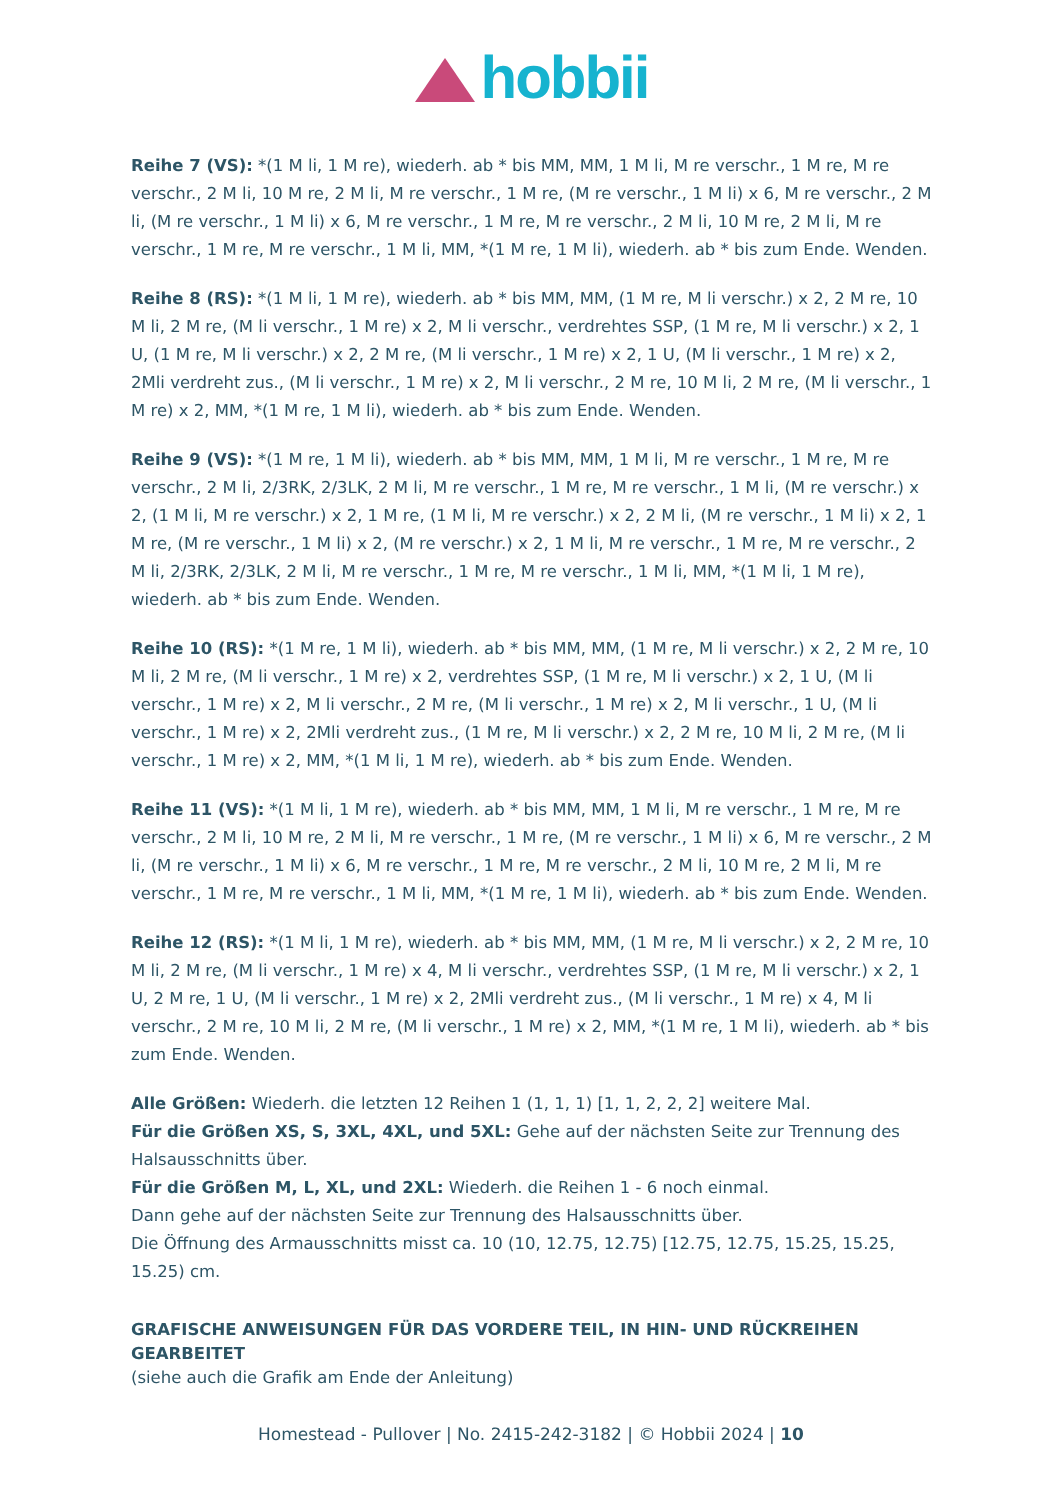hobbii
Reihe 7 (VS): *(1 M li, 1 M re), wiederh. ab * bis MM, MM, 1 M li, M re verschr., 1 M re, M re verschr., 2 M li, 10 M re, 2 M li, M re verschr., 1 M re, (M re verschr., 1 M li) x 6, M re verschr., 2 M li, (M re verschr., 1 M li) x 6, M re verschr., 1 M re, M re verschr., 2 M li, 10 M re, 2 M li, M re verschr., 1 M re, M re verschr., 1 M li, MM, *(1 M re, 1 M li), wiederh. ab * bis zum Ende. Wenden.
Reihe 8 (RS): *(1 M li, 1 M re), wiederh. ab * bis MM, MM, (1 M re, M li verschr.) x 2, 2 M re, 10 M li, 2 M re, (M li verschr., 1 M re) x 2, M li verschr., verdrehtes SSP, (1 M re, M li verschr.) x 2, 1 U, (1 M re, M li verschr.) x 2, 2 M re, (M li verschr., 1 M re) x 2, 1 U, (M li verschr., 1 M re) x 2, 2Mli verdreht zus., (M li verschr., 1 M re) x 2, M li verschr., 2 M re, 10 M li, 2 M re, (M li verschr., 1 M re) x 2, MM, *(1 M re, 1 M li), wiederh. ab * bis zum Ende. Wenden.
Reihe 9 (VS): *(1 M re, 1 M li), wiederh. ab * bis MM, MM, 1 M li, M re verschr., 1 M re, M re verschr., 2 M li, 2/3RK, 2/3LK, 2 M li, M re verschr., 1 M re, M re verschr., 1 M li, (M re verschr.) x 2, (1 M li, M re verschr.) x 2, 1 M re, (1 M li, M re verschr.) x 2, 2 M li, (M re verschr., 1 M li) x 2, 1 M re, (M re verschr., 1 M li) x 2, (M re verschr.) x 2, 1 M li, M re verschr., 1 M re, M re verschr., 2 M li, 2/3RK, 2/3LK, 2 M li, M re verschr., 1 M re, M re verschr., 1 M li, MM, *(1 M li, 1 M re), wiederh. ab * bis zum Ende. Wenden.
Reihe 10 (RS): *(1 M re, 1 M li), wiederh. ab * bis MM, MM, (1 M re, M li verschr.) x 2, 2 M re, 10 M li, 2 M re, (M li verschr., 1 M re) x 2, verdrehtes SSP, (1 M re, M li verschr.) x 2, 1 U, (M li verschr., 1 M re) x 2, M li verschr., 2 M re, (M li verschr., 1 M re) x 2, M li verschr., 1 U, (M li verschr., 1 M re) x 2, 2Mli verdreht zus., (1 M re, M li verschr.) x 2, 2 M re, 10 M li, 2 M re, (M li verschr., 1 M re) x 2, MM, *(1 M li, 1 M re), wiederh. ab * bis zum Ende. Wenden.
Reihe 11 (VS): *(1 M li, 1 M re), wiederh. ab * bis MM, MM, 1 M li, M re verschr., 1 M re, M re verschr., 2 M li, 10 M re, 2 M li, M re verschr., 1 M re, (M re verschr., 1 M li) x 6, M re verschr., 2 M li, (M re verschr., 1 M li) x 6, M re verschr., 1 M re, M re verschr., 2 M li, 10 M re, 2 M li, M re verschr., 1 M re, M re verschr., 1 M li, MM, *(1 M re, 1 M li), wiederh. ab * bis zum Ende. Wenden.
Reihe 12 (RS): *(1 M li, 1 M re), wiederh. ab * bis MM, MM, (1 M re, M li verschr.) x 2, 2 M re, 10 M li, 2 M re, (M li verschr., 1 M re) x 4, M li verschr., verdrehtes SSP, (1 M re, M li verschr.) x 2, 1 U, 2 M re, 1 U, (M li verschr., 1 M re) x 2, 2Mli verdreht zus., (M li verschr., 1 M re) x 4, M li verschr., 2 M re, 10 M li, 2 M re, (M li verschr., 1 M re) x 2, MM, *(1 M re, 1 M li), wiederh. ab * bis zum Ende. Wenden.
Alle Größen: Wiederh. die letzten 12 Reihen 1 (1, 1, 1) [1, 1, 2, 2, 2] weitere Mal.
Für die Größen XS, S, 3XL, 4XL, und 5XL: Gehe auf der nächsten Seite zur Trennung des Halsausschnitts über.
Für die Größen M, L, XL, und 2XL: Wiederh. die Reihen 1 - 6 noch einmal.
Dann gehe auf der nächsten Seite zur Trennung des Halsausschnitts über.
Die Öffnung des Armausschnitts misst ca. 10 (10, 12.75, 12.75) [12.75, 12.75, 15.25, 15.25, 15.25) cm.
GRAFISCHE ANWEISUNGEN FÜR DAS VORDERE TEIL, IN HIN- UND RÜCKREIHEN GEARBEITET
(siehe auch die Grafik am Ende der Anleitung)
Homestead - Pullover | No. 2415-242-3182 | © Hobbii 2024 | 10